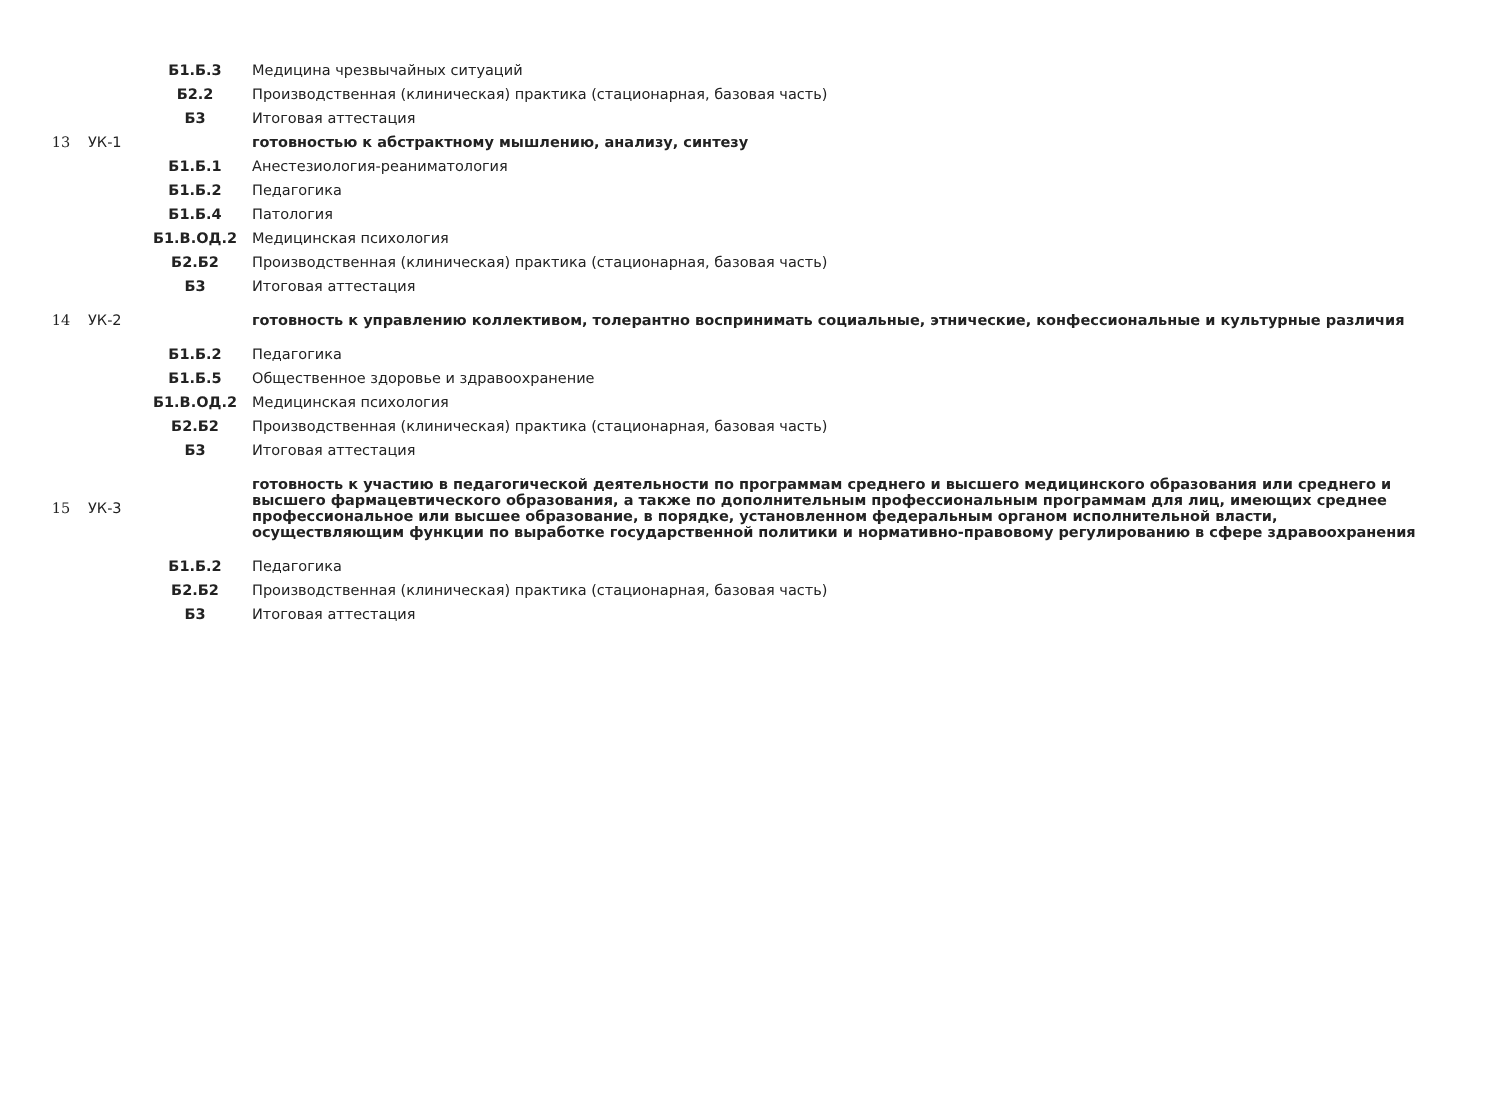| | | Б1.Б.3 | Медицина чрезвычайных ситуаций |
| | | Б2.2 | Производственная (клиническая) практика (стационарная, базовая часть) |
| | | Б3 | Итоговая аттестация |
| 13 | УК-1 | | готовностью к абстрактному мышлению, анализу, синтезу |
| | | Б1.Б.1 | Анестезиология-реаниматология |
| | | Б1.Б.2 | Педагогика |
| | | Б1.Б.4 | Патология |
| | | Б1.В.ОД.2 | Медицинская психология |
| | | Б2.Б2 | Производственная (клиническая) практика (стационарная, базовая часть) |
| | | Б3 | Итоговая аттестация |
| 14 | УК-2 | | готовность к управлению коллективом, толерантно воспринимать социальные, этнические, конфессиональные и культурные различия |
| | | Б1.Б.2 | Педагогика |
| | | Б1.Б.5 | Общественное здоровье и здравоохранение |
| | | Б1.В.ОД.2 | Медицинская психология |
| | | Б2.Б2 | Производственная (клиническая) практика (стационарная, базовая часть) |
| | | Б3 | Итоговая аттестация |
| 15 | УК-3 | | готовность к участию в педагогической деятельности по программам среднего и высшего медицинского образования или среднего и высшего фармацевтического образования, а также по дополнительным профессиональным программам для лиц, имеющих среднее профессиональное или высшее образование, в порядке, установленном федеральным органом исполнительной власти, осуществляющим функции по выработке государственной политики и нормативно-правовому регулированию в сфере здравоохранения |
| | | Б1.Б.2 | Педагогика |
| | | Б2.Б2 | Производственная (клиническая) практика (стационарная, базовая часть) |
| | | Б3 | Итоговая аттестация |